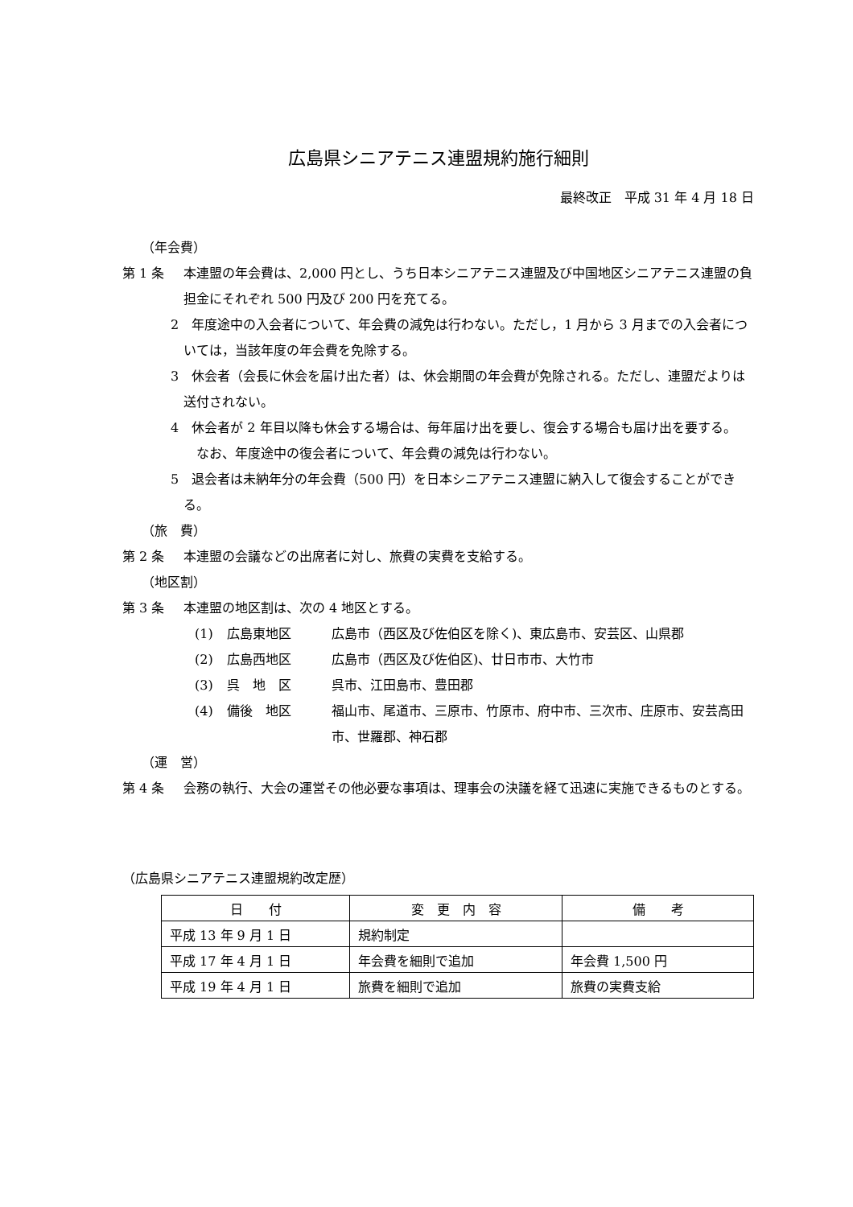広島県シニアテニス連盟規約施行細則
最終改正　平成 31 年 4 月 18 日
（年会費）
第 1 条 本連盟の年会費は、2,000 円とし、うち日本シニアテニス連盟及び中国地区シニアテニス連盟の負担金にそれぞれ 500 円及び 200 円を充てる。
2　年度途中の入会者について、年会費の減免は行わない。ただし，1 月から 3 月までの入会者については，当該年度の年会費を免除する。
3　休会者（会長に休会を届け出た者）は、休会期間の年会費が免除される。ただし、連盟だよりは送付されない。
4　休会者が 2 年目以降も休会する場合は、毎年届け出を要し、復会する場合も届け出を要する。
　なお、年度途中の復会者について、年会費の減免は行わない。
5　退会者は未納年分の年会費（500 円）を日本シニアテニス連盟に納入して復会することができる。
（旅　費）
第 2 条 本連盟の会議などの出席者に対し、旅費の実費を支給する。
（地区割）
第 3 条 本連盟の地区割は、次の 4 地区とする。
(1) 広島東地区 広島市（西区及び佐伯区を除く)、東広島市、安芸区、山県郡
(2) 広島西地区 広島市（西区及び佐伯区)、廿日市市、大竹市
(3) 呉　地　区 呉市、江田島市、豊田郡
(4) 備後　地区 福山市、尾道市、三原市、竹原市、府中市、三次市、庄原市、安芸高田市、世羅郡、神石郡
（運　営）
第 4 条 会務の執行、大会の運営その他必要な事項は、理事会の決議を経て迅速に実施できるものとする。
（広島県シニアテニス連盟規約改定歴）
| 日 付 | 変 更 内 容 | 備 考 |
| --- | --- | --- |
| 平成 13 年 9 月 1 日 | 規約制定 | |
| 平成 17 年 4 月 1 日 | 年会費を細則で追加 | 年会費 1,500 円 |
| 平成 19 年 4 月 1 日 | 旅費を細則で追加 | 旅費の実費支給 |